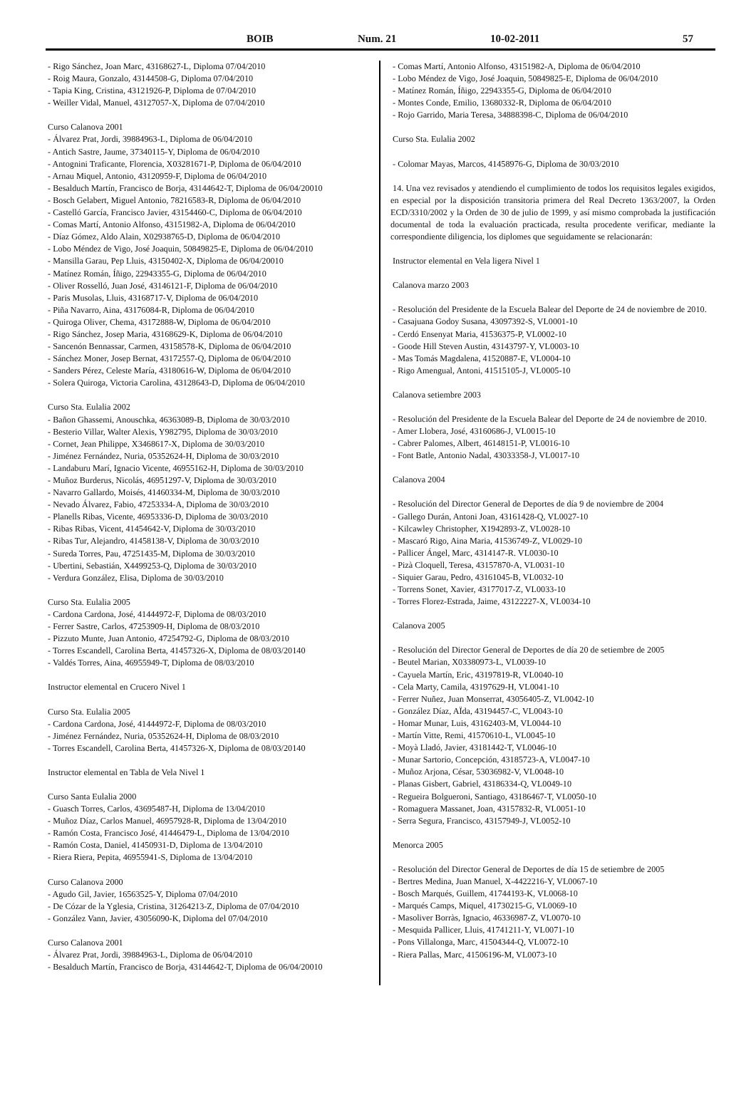BOIB Num. 21 10-02-2011 57
- Rigo Sánchez, Joan Marc, 43168627-L, Diploma 07/04/2010
- Roig Maura, Gonzalo, 43144508-G, Diploma 07/04/2010
- Tapia King, Cristina, 43121926-P, Diploma de 07/04/2010
- Weiller Vidal, Manuel, 43127057-X, Diploma de 07/04/2010
Curso Calanova 2001
- Álvarez Prat, Jordi, 39884963-L, Diploma de 06/04/2010
- Antich Sastre, Jaume, 37340115-Y, Diploma de 06/04/2010
- Antognini Traficante, Florencia, X03281671-P, Diploma de 06/04/2010
- Arnau Miquel, Antonio, 43120959-F, Diploma de 06/04/2010
- Besalduch Martín, Francisco de Borja, 43144642-T, Diploma de 06/04/20010
- Bosch Gelabert, Miguel Antonio, 78216583-R, Diploma de 06/04/2010
- Castelló García, Francisco Javier, 43154460-C, Diploma de 06/04/2010
- Comas Martí, Antonio Alfonso, 43151982-A, Diploma de 06/04/2010
- Díaz Gómez, Aldo Alain, X02938765-D, Diploma de 06/04/2010
- Lobo Méndez de Vigo, José Joaquin, 50849825-E, Diploma de 06/04/2010
- Mansilla Garau, Pep Lluis, 43150402-X, Diploma de 06/04/20010
- Matínez Román, Íñigo, 22943355-G, Diploma de 06/04/2010
- Oliver Rosselló, Juan José, 43146121-F, Diploma de 06/04/2010
- Paris Musolas, Lluis, 43168717-V, Diploma de 06/04/2010
- Piña Navarro, Aina, 43176084-R, Diploma de 06/04/2010
- Quiroga Oliver, Chema, 43172888-W, Diploma de 06/04/2010
- Rigo Sánchez, Josep Maria, 43168629-K, Diploma de 06/04/2010
- Sancenón Bennassar, Carmen, 43158578-K, Diploma de 06/04/2010
- Sánchez Moner, Josep Bernat, 43172557-Q, Diploma de 06/04/2010
- Sanders Pérez, Celeste María, 43180616-W, Diploma de 06/04/2010
- Solera Quiroga, Victoria Carolina, 43128643-D, Diploma de 06/04/2010
Curso Sta. Eulalia 2002
- Bañon Ghassemi, Anouschka, 46363089-B, Diploma de 30/03/2010
- Besterio Villar, Walter Alexis, Y982795, Diploma de 30/03/2010
- Cornet, Jean Philippe, X3468617-X, Diploma de 30/03/2010
- Jiménez Fernández, Nuria, 05352624-H, Diploma de 30/03/2010
- Landaburu Marí, Ignacio Vicente, 46955162-H, Diploma de 30/03/2010
- Muñoz Burderus, Nicolás, 46951297-V, Diploma de 30/03/2010
- Navarro Gallardo, Moisés, 41460334-M, Diploma de 30/03/2010
- Nevado Álvarez, Fabio, 47253334-A, Diploma de 30/03/2010
- Planells Ribas, Vicente, 46953336-D, Diploma de 30/03/2010
- Ribas Ribas, Vicent, 41454642-V, Diploma de 30/03/2010
- Ribas Tur, Alejandro, 41458138-V, Diploma de 30/03/2010
- Sureda Torres, Pau, 47251435-M, Diploma de 30/03/2010
- Ubertini, Sebastián, X4499253-Q, Diploma de 30/03/2010
- Verdura González, Elisa, Diploma de 30/03/2010
Curso Sta. Eulalia 2005
- Cardona Cardona, José, 41444972-F, Diploma de 08/03/2010
- Ferrer Sastre, Carlos, 47253909-H, Diploma de 08/03/2010
- Pizzuto Munte, Juan Antonio, 47254792-G, Diploma de 08/03/2010
- Torres Escandell, Carolina Berta, 41457326-X, Diploma de 08/03/20140
- Valdés Torres, Aina, 46955949-T, Diploma de 08/03/2010
Instructor elemental en Crucero Nivel 1
Curso Sta. Eulalia 2005
- Cardona Cardona, José, 41444972-F, Diploma de 08/03/2010
- Jiménez Fernández, Nuria, 05352624-H, Diploma de 08/03/2010
- Torres Escandell, Carolina Berta, 41457326-X, Diploma de 08/03/20140
Instructor elemental en Tabla de Vela Nivel 1
Curso Santa Eulalia 2000
- Guasch Torres, Carlos, 43695487-H, Diploma de 13/04/2010
- Muñoz Díaz, Carlos Manuel, 46957928-R, Diploma de 13/04/2010
- Ramón Costa, Francisco José, 41446479-L, Diploma de 13/04/2010
- Ramón Costa, Daniel, 41450931-D, Diploma de 13/04/2010
- Riera Riera, Pepita, 46955941-S, Diploma de 13/04/2010
Curso Calanova 2000
- Agudo Gil, Javier, 16563525-Y, Diploma 07/04/2010
- De Cózar de la Yglesia, Cristina, 31264213-Z, Diploma de 07/04/2010
- González Vann, Javier, 43056090-K, Diploma del 07/04/2010
Curso Calanova 2001
- Álvarez Prat, Jordi, 39884963-L, Diploma de 06/04/2010
- Besalduch Martín, Francisco de Borja, 43144642-T, Diploma de 06/04/20010
- Comas Martí, Antonio Alfonso, 43151982-A, Diploma de 06/04/2010
- Lobo Méndez de Vigo, José Joaquin, 50849825-E, Diploma de 06/04/2010
- Matínez Román, Íñigo, 22943355-G, Diploma de 06/04/2010
- Montes Conde, Emilio, 13680332-R, Diploma de 06/04/2010
- Rojo Garrido, Maria Teresa, 34888398-C, Diploma de 06/04/2010
Curso Sta. Eulalia 2002
- Colomar Mayas, Marcos, 41458976-G, Diploma de 30/03/2010
14. Una vez revisados y atendiendo el cumplimiento de todos los requisitos legales exigidos, en especial por la disposición transitoria primera del Real Decreto 1363/2007, la Orden ECD/3310/2002 y la Orden de 30 de julio de 1999, y así mismo comprobada la justificación documental de toda la evaluación practicada, resulta procedente verificar, mediante la correspondiente diligencia, los diplomes que seguidamente se relacionarán:
Instructor elemental en Vela ligera Nivel 1
Calanova marzo 2003
- Resolución del Presidente de la Escuela Balear del Deporte de 24 de noviembre de 2010.
- Casajuana Godoy Susana, 43097392-S, VL0001-10
- Cerdó Ensenyat Maria, 41536375-P, VL0002-10
- Goode Hill Steven Austin, 43143797-Y, VL0003-10
- Mas Tomás Magdalena, 41520887-E, VL0004-10
- Rigo Amengual, Antoni, 41515105-J, VL0005-10
Calanova setiembre 2003
- Resolución del Presidente de la Escuela Balear del Deporte de 24 de noviembre de 2010.
- Amer Llobera, José, 43160686-J, VL0015-10
- Cabrer Palomes, Albert, 46148151-P, VL0016-10
- Font Batle, Antonio Nadal, 43033358-J, VL0017-10
Calanova 2004
- Resolución del Director General de Deportes de día 9 de noviembre de 2004
- Gallego Durán, Antoni Joan, 43161428-Q, VL0027-10
- Kilcawley Christopher, X1942893-Z, VL0028-10
- Mascaró Rigo, Aina Maria, 41536749-Z, VL0029-10
- Pallicer Ángel, Marc, 4314147-R. VL0030-10
- Pizà Cloquell, Teresa, 43157870-A, VL0031-10
- Siquier Garau, Pedro, 43161045-B, VL0032-10
- Torrens Sonet, Xavier, 43177017-Z, VL0033-10
- Torres Florez-Estrada, Jaime, 43122227-X, VL0034-10
Calanova 2005
- Resolución del Director General de Deportes de día 20 de setiembre de 2005
- Beutel Marian, X03380973-L, VL0039-10
- Cayuela Martín, Eric, 43197819-R, VL0040-10
- Cela Marty, Camila, 43197629-H, VL0041-10
- Ferrer Nuñez, Juan Monserrat, 43056405-Z, VL0042-10
- González Díaz, AÏda, 43194457-C, VL0043-10
- Homar Munar, Luis, 43162403-M, VL0044-10
- Martín Vitte, Remi, 41570610-L, VL0045-10
- Moyà Lladó, Javier, 43181442-T, VL0046-10
- Munar Sartorio, Concepción, 43185723-A, VL0047-10
- Muñoz Arjona, César, 53036982-V, VL0048-10
- Planas Gisbert, Gabriel, 43186334-Q, VL0049-10
- Regueira Bolgueroni, Santiago, 43186467-T, VL0050-10
- Romaguera Massanet, Joan, 43157832-R, VL0051-10
- Serra Segura, Francisco, 43157949-J, VL0052-10
Menorca 2005
- Resolución del Director General de Deportes de día 15 de setiembre de 2005
- Bertres Medina, Juan Manuel, X-4422216-Y, VL0067-10
- Bosch Marqués, Guillem, 41744193-K, VL0068-10
- Marqués Camps, Miquel, 41730215-G, VL0069-10
- Masoliver Borràs, Ignacio, 46336987-Z, VL0070-10
- Mesquida Pallicer, Lluis, 41741211-Y, VL0071-10
- Pons Villalonga, Marc, 41504344-Q, VL0072-10
- Riera Pallas, Marc, 41506196-M, VL0073-10